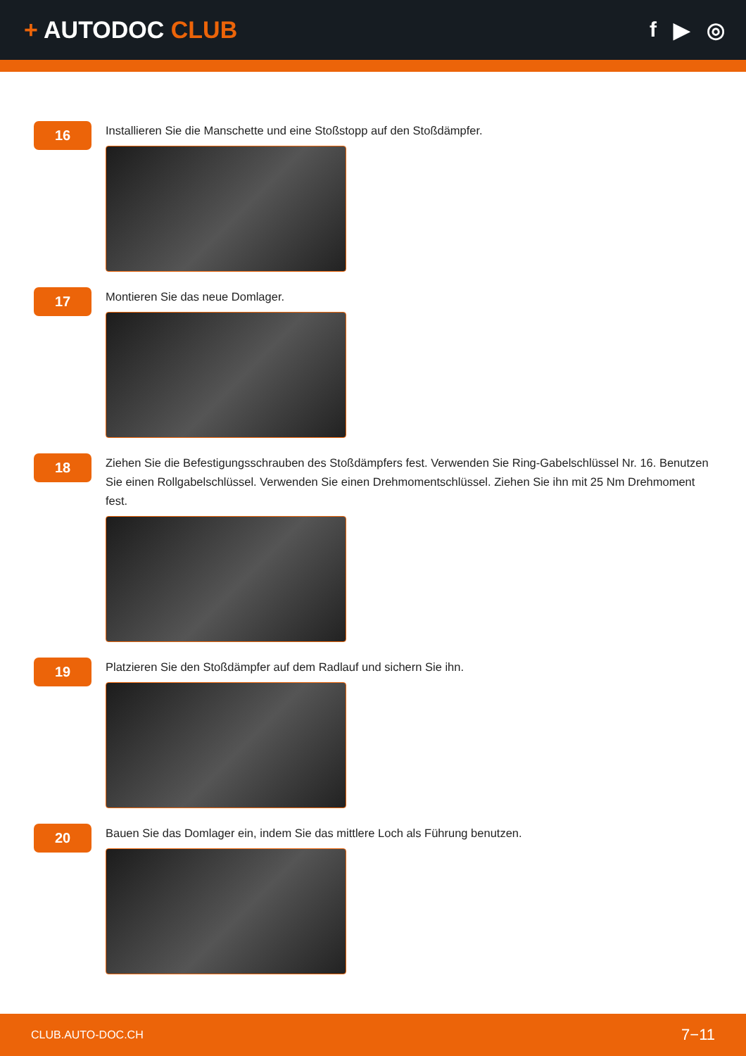+ AUTODOC CLUB f ▶ ◎
16
Installieren Sie die Manschette und eine Stoßstopp auf den Stoßdämpfer.
17
Montieren Sie das neue Domlager.
18
Ziehen Sie die Befestigungsschrauben des Stoßdämpfers fest. Verwenden Sie Ring-Gabelschlüssel Nr. 16. Benutzen Sie einen Rollgabelschlüssel. Verwenden Sie einen Drehmomentschlüssel. Ziehen Sie ihn mit 25 Nm Drehmoment fest.
19
Platzieren Sie den Stoßdämpfer auf dem Radlauf und sichern Sie ihn.
20
Bauen Sie das Domlager ein, indem Sie das mittlere Loch als Führung benutzen.
CLUB.AUTO-DOC.CH 7−11